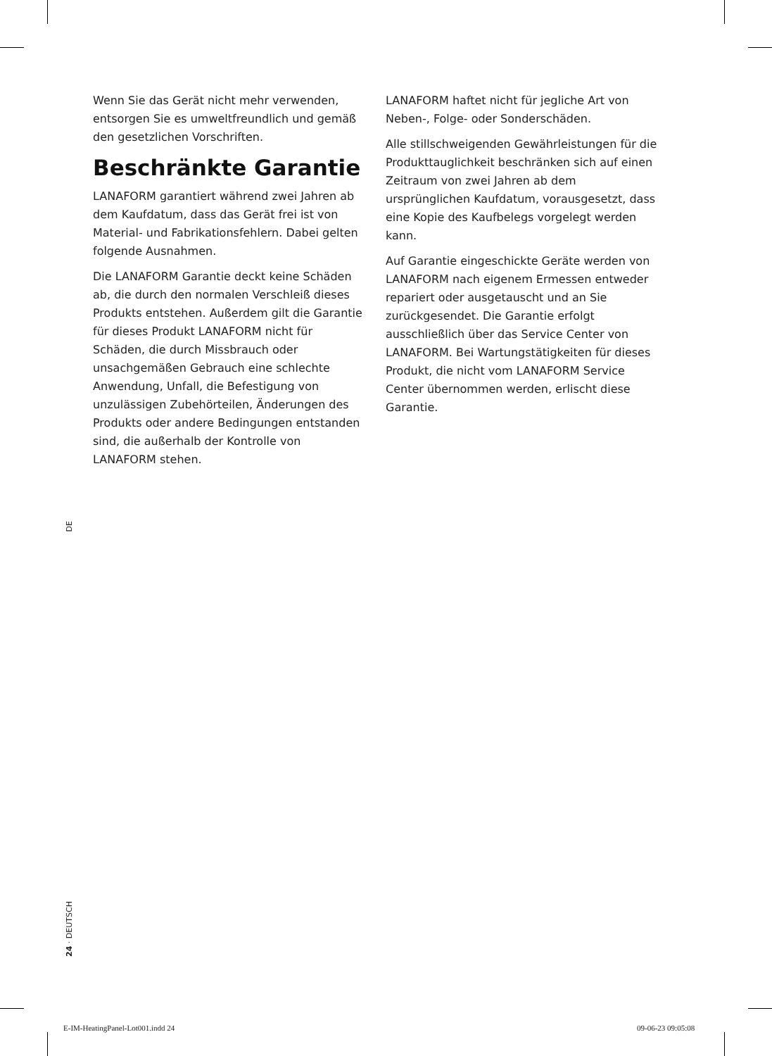Wenn Sie das Gerät nicht mehr verwenden, entsorgen Sie es umweltfreundlich und gemäß den gesetzlichen Vorschriften.
Beschränkte Garantie
LANAFORM garantiert während zwei Jahren ab dem Kaufdatum, dass das Gerät frei ist von Material- und Fabrikationsfehlern. Dabei gelten folgende Ausnahmen.
Die LANAFORM Garantie deckt keine Schäden ab, die durch den normalen Verschleiß dieses Produkts entstehen. Außerdem gilt die Garantie für dieses Produkt LANAFORM nicht für Schäden, die durch Missbrauch oder unsachgemäßen Gebrauch eine schlechte Anwendung, Unfall, die Befestigung von unzulässigen Zubehörteilen, Änderungen des Produkts oder andere Bedingungen entstanden sind, die außerhalb der Kontrolle von LANAFORM stehen.
LANAFORM haftet nicht für jegliche Art von Neben-, Folge- oder Sonderschäden.
Alle stillschweigenden Gewährleistungen für die Produkttauglichkeit beschränken sich auf einen Zeitraum von zwei Jahren ab dem ursprünglichen Kaufdatum, vorausgesetzt, dass eine Kopie des Kaufbelegs vorgelegt werden kann.
Auf Garantie eingeschickte Geräte werden von LANAFORM nach eigenem Ermessen entweder repariert oder ausgetauscht und an Sie zurückgesendet. Die Garantie erfolgt ausschließlich über das Service Center von LANAFORM. Bei Wartungstätigkeiten für dieses Produkt, die nicht vom LANAFORM Service Center übernommen werden, erlischt diese Garantie.
DE
24 · DEUTSCH
E-IM-HeatingPanel-Lot001.indd 24
09-06-23 09:05:08